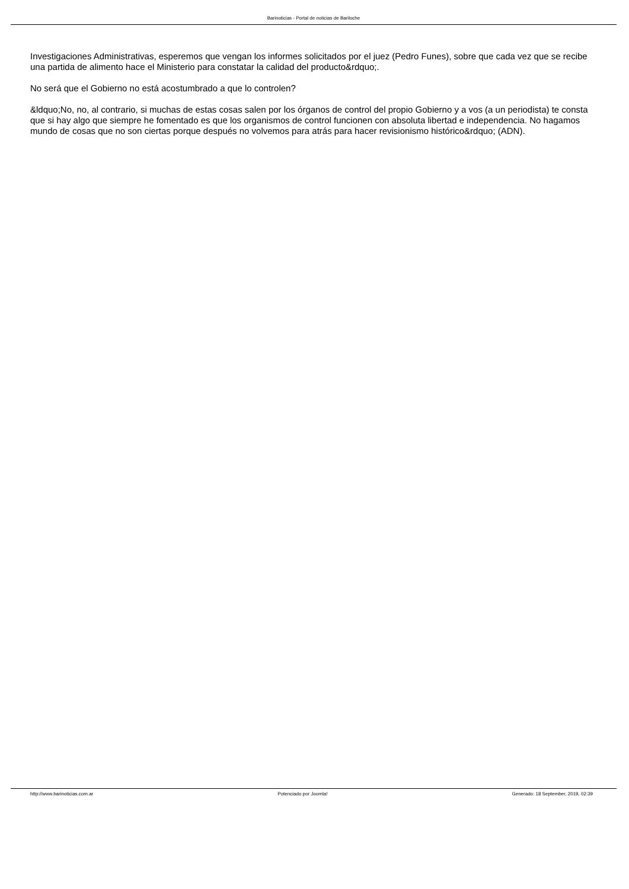Barinoticias - Portal de noticias de Bariloche
Investigaciones Administrativas, esperemos que vengan los informes solicitados por el juez (Pedro Funes), sobre que cada vez que se recibe una partida de alimento hace el Ministerio para constatar la calidad del producto&rdquo;.
No será que el Gobierno no está acostumbrado a que lo controlen?
&ldquo;No, no, al contrario, si muchas de estas cosas salen por los órganos de control del propio Gobierno y a vos (a un periodista) te consta que si hay algo que siempre he fomentado es que los organismos de control funcionen con absoluta libertad e independencia. No hagamos mundo de cosas que no son ciertas porque después no volvemos para atrás para hacer revisionismo histórico&rdquo; (ADN).
http://www.barinoticias.com.ar Potenciado por Joomla! Generado: 18 September, 2019, 02:39